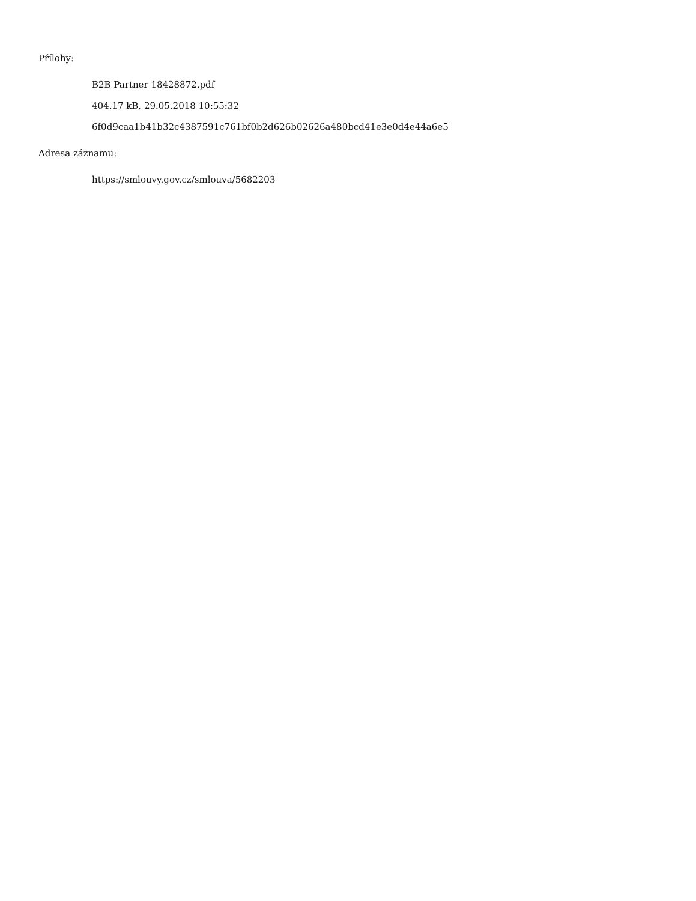Přílohy:
B2B Partner 18428872.pdf
404.17 kB, 29.05.2018 10:55:32
6f0d9caa1b41b32c4387591c761bf0b2d626b02626a480bcd41e3e0d4e44a6e5
Adresa záznamu:
https://smlouvy.gov.cz/smlouva/5682203